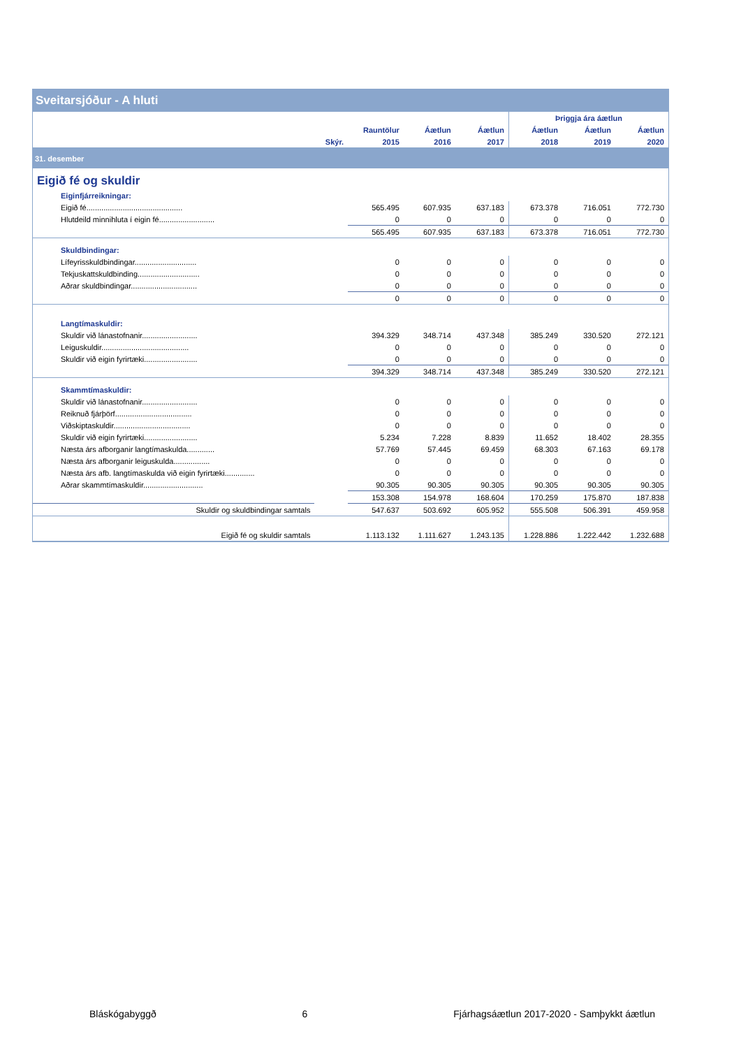| Sveitarsjóður - A hluti | | | | | | | |
| --- | --- | --- | --- | --- | --- | --- | --- |
| | | | | | Þriggja ára áætlun | | |
| | | Rauntölur | Áætlun | Áætlun | Áætlun | Áætlun | Áætlun |
| | Skýr. | 2015 | 2016 | 2017 | 2018 | 2019 | 2020 |
| 31. desember | | | | | | | |
| Eigið fé og skuldir | | | | | | | |
| Eiginfjárreikningar: | | | | | | | |
| Eigið fé............................................. | | 565.495 | 607.935 | 637.183 | 673.378 | 716.051 | 772.730 |
| Hlutdeild minnihluta í eigin fé.......................... | | 0 | 0 | 0 | 0 | 0 | 0 |
| | | 565.495 | 607.935 | 637.183 | 673.378 | 716.051 | 772.730 |
| Skuldbindingar: | | | | | | | |
| Lífeyrisskuldbindingar............................. | | 0 | 0 | 0 | 0 | 0 | 0 |
| Tekjuskattskuldbinding............................. | | 0 | 0 | 0 | 0 | 0 | 0 |
| Aðrar skuldbindingar............................... | | 0 | 0 | 0 | 0 | 0 | 0 |
| | | 0 | 0 | 0 | 0 | 0 | 0 |
| Langtímaskuldir: | | | | | | | |
| Skuldir við lánastofnanir.......................... | | 394.329 | 348.714 | 437.348 | 385.249 | 330.520 | 272.121 |
| Leiguskuldir......................................... | | 0 | 0 | 0 | 0 | 0 | 0 |
| Skuldir við eigin fyrirtæki......................... | | 0 | 0 | 0 | 0 | 0 | 0 |
| | | 394.329 | 348.714 | 437.348 | 385.249 | 330.520 | 272.121 |
| Skammtímaskuldir: | | | | | | | |
| Skuldir við lánastofnanir.......................... | | 0 | 0 | 0 | 0 | 0 | 0 |
| Reiknuð fjárþörf.................................... | | 0 | 0 | 0 | 0 | 0 | 0 |
| Viðskiptaskuldir.................................... | | 0 | 0 | 0 | 0 | 0 | 0 |
| Skuldir við eigin fyrirtæki......................... | | 5.234 | 7.228 | 8.839 | 11.652 | 18.402 | 28.355 |
| Næsta árs afborganir langtímaskulda............. | | 57.769 | 57.445 | 69.459 | 68.303 | 67.163 | 69.178 |
| Næsta árs afborganir leiguskulda................. | | 0 | 0 | 0 | 0 | 0 | 0 |
| Næsta árs afb. langtímaskulda við eigin fyrirtæki.............. | | 0 | 0 | 0 | 0 | 0 | 0 |
| Aðrar skammtímaskuldir............................ | | 90.305 | 90.305 | 90.305 | 90.305 | 90.305 | 90.305 |
| | | 153.308 | 154.978 | 168.604 | 170.259 | 175.870 | 187.838 |
| Skuldir og skuldbindingar samtals | | 547.637 | 503.692 | 605.952 | 555.508 | 506.391 | 459.958 |
| Eigið fé og skuldir samtals | | 1.113.132 | 1.111.627 | 1.243.135 | 1.228.886 | 1.222.442 | 1.232.688 |
Bláskógabyggð 6 Fjárhagsáætlun 2017-2020 - Samþykkt áætlun